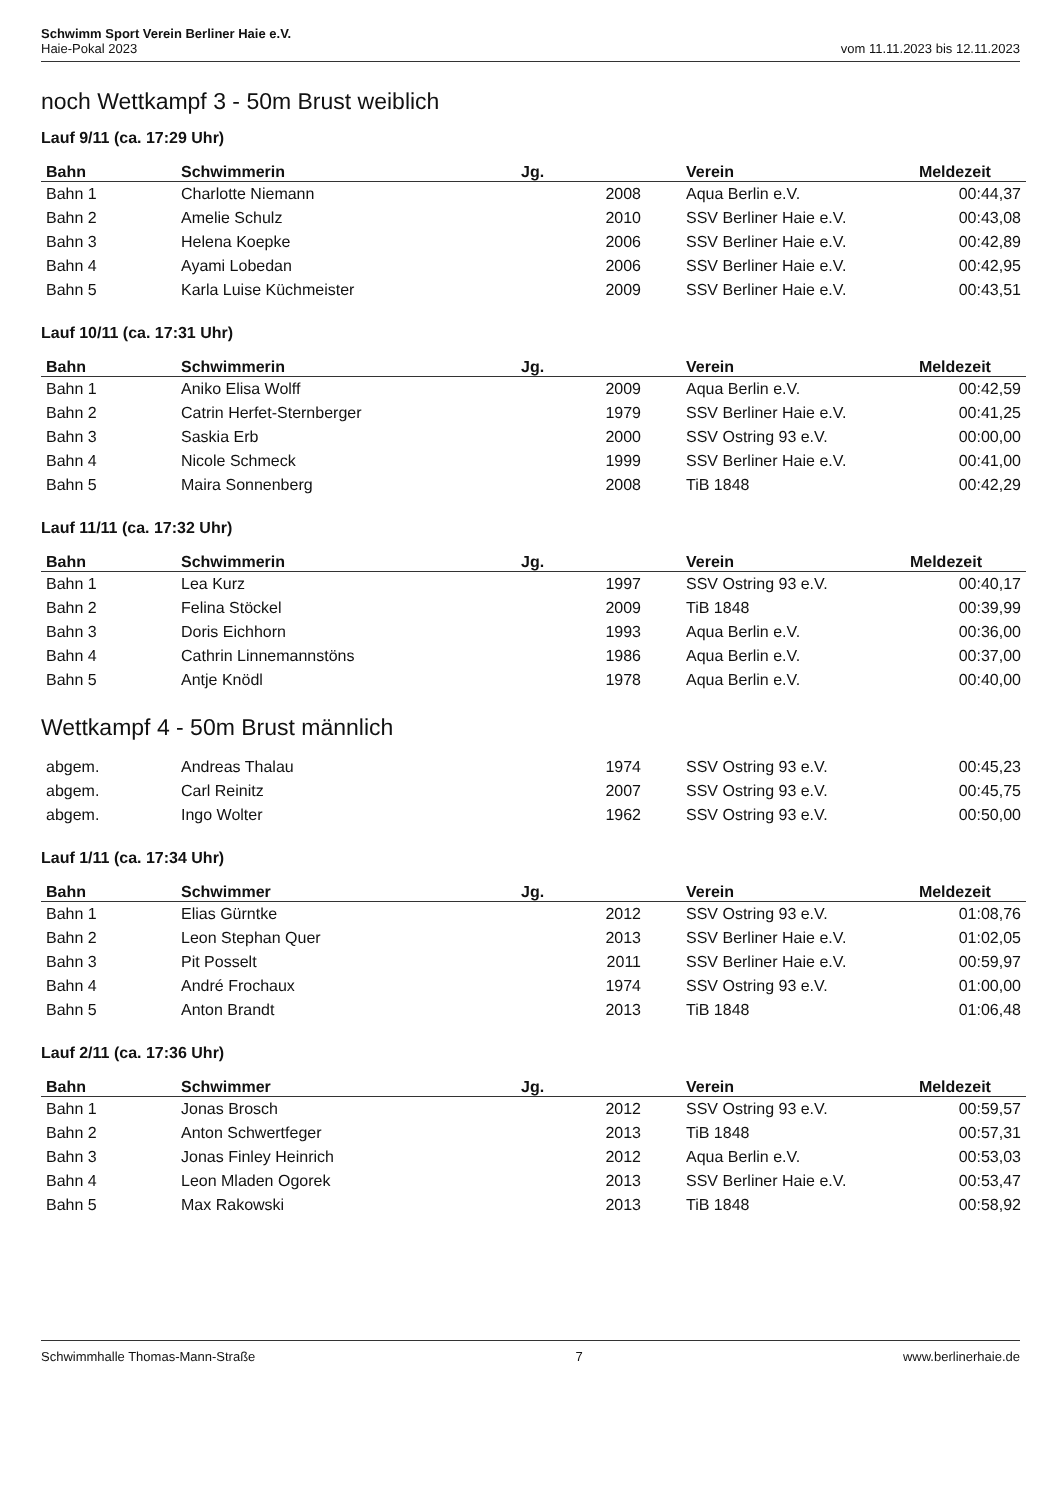Schwimm Sport Verein Berliner Haie e.V.
Haie-Pokal 2023 vom 11.11.2023 bis 12.11.2023
noch Wettkampf 3 - 50m Brust weiblich
Lauf 9/11 (ca. 17:29 Uhr)
| Bahn | Schwimmerin | Jg. | Verein | Meldezeit |
| --- | --- | --- | --- | --- |
| Bahn 1 | Charlotte Niemann | 2008 | Aqua Berlin e.V. | 00:44,37 |
| Bahn 2 | Amelie Schulz | 2010 | SSV Berliner Haie e.V. | 00:43,08 |
| Bahn 3 | Helena Koepke | 2006 | SSV Berliner Haie e.V. | 00:42,89 |
| Bahn 4 | Ayami Lobedan | 2006 | SSV Berliner Haie e.V. | 00:42,95 |
| Bahn 5 | Karla Luise Küchmeister | 2009 | SSV Berliner Haie e.V. | 00:43,51 |
Lauf 10/11 (ca. 17:31 Uhr)
| Bahn | Schwimmerin | Jg. | Verein | Meldezeit |
| --- | --- | --- | --- | --- |
| Bahn 1 | Aniko Elisa Wolff | 2009 | Aqua Berlin e.V. | 00:42,59 |
| Bahn 2 | Catrin Herfet-Sternberger | 1979 | SSV Berliner Haie e.V. | 00:41,25 |
| Bahn 3 | Saskia Erb | 2000 | SSV Ostring 93 e.V. | 00:00,00 |
| Bahn 4 | Nicole Schmeck | 1999 | SSV Berliner Haie e.V. | 00:41,00 |
| Bahn 5 | Maira Sonnenberg | 2008 | TiB 1848 | 00:42,29 |
Lauf 11/11 (ca. 17:32 Uhr)
| Bahn | Schwimmerin | Jg. | Verein | Meldezeit |
| --- | --- | --- | --- | --- |
| Bahn 1 | Lea Kurz | 1997 | SSV Ostring 93 e.V. | 00:40,17 |
| Bahn 2 | Felina Stöckel | 2009 | TiB 1848 | 00:39,99 |
| Bahn 3 | Doris Eichhorn | 1993 | Aqua Berlin e.V. | 00:36,00 |
| Bahn 4 | Cathrin Linnemannstöns | 1986 | Aqua Berlin e.V. | 00:37,00 |
| Bahn 5 | Antje Knödl | 1978 | Aqua Berlin e.V. | 00:40,00 |
Wettkampf 4 - 50m Brust männlich
| abgem. | Andreas Thalau | 1974 | SSV Ostring 93 e.V. | 00:45,23 |
| abgem. | Carl Reinitz | 2007 | SSV Ostring 93 e.V. | 00:45,75 |
| abgem. | Ingo Wolter | 1962 | SSV Ostring 93 e.V. | 00:50,00 |
Lauf 1/11 (ca. 17:34 Uhr)
| Bahn | Schwimmer | Jg. | Verein | Meldezeit |
| --- | --- | --- | --- | --- |
| Bahn 1 | Elias Gürntke | 2012 | SSV Ostring 93 e.V. | 01:08,76 |
| Bahn 2 | Leon Stephan Quer | 2013 | SSV Berliner Haie e.V. | 01:02,05 |
| Bahn 3 | Pit Posselt | 2011 | SSV Berliner Haie e.V. | 00:59,97 |
| Bahn 4 | André Frochaux | 1974 | SSV Ostring 93 e.V. | 01:00,00 |
| Bahn 5 | Anton Brandt | 2013 | TiB 1848 | 01:06,48 |
Lauf 2/11 (ca. 17:36 Uhr)
| Bahn | Schwimmer | Jg. | Verein | Meldezeit |
| --- | --- | --- | --- | --- |
| Bahn 1 | Jonas Brosch | 2012 | SSV Ostring 93 e.V. | 00:59,57 |
| Bahn 2 | Anton Schwertfeger | 2013 | TiB 1848 | 00:57,31 |
| Bahn 3 | Jonas Finley Heinrich | 2012 | Aqua Berlin e.V. | 00:53,03 |
| Bahn 4 | Leon Mladen Ogorek | 2013 | SSV Berliner Haie e.V. | 00:53,47 |
| Bahn 5 | Max Rakowski | 2013 | TiB 1848 | 00:58,92 |
Schwimmhalle Thomas-Mann-Straße 7 www.berlinerhaie.de